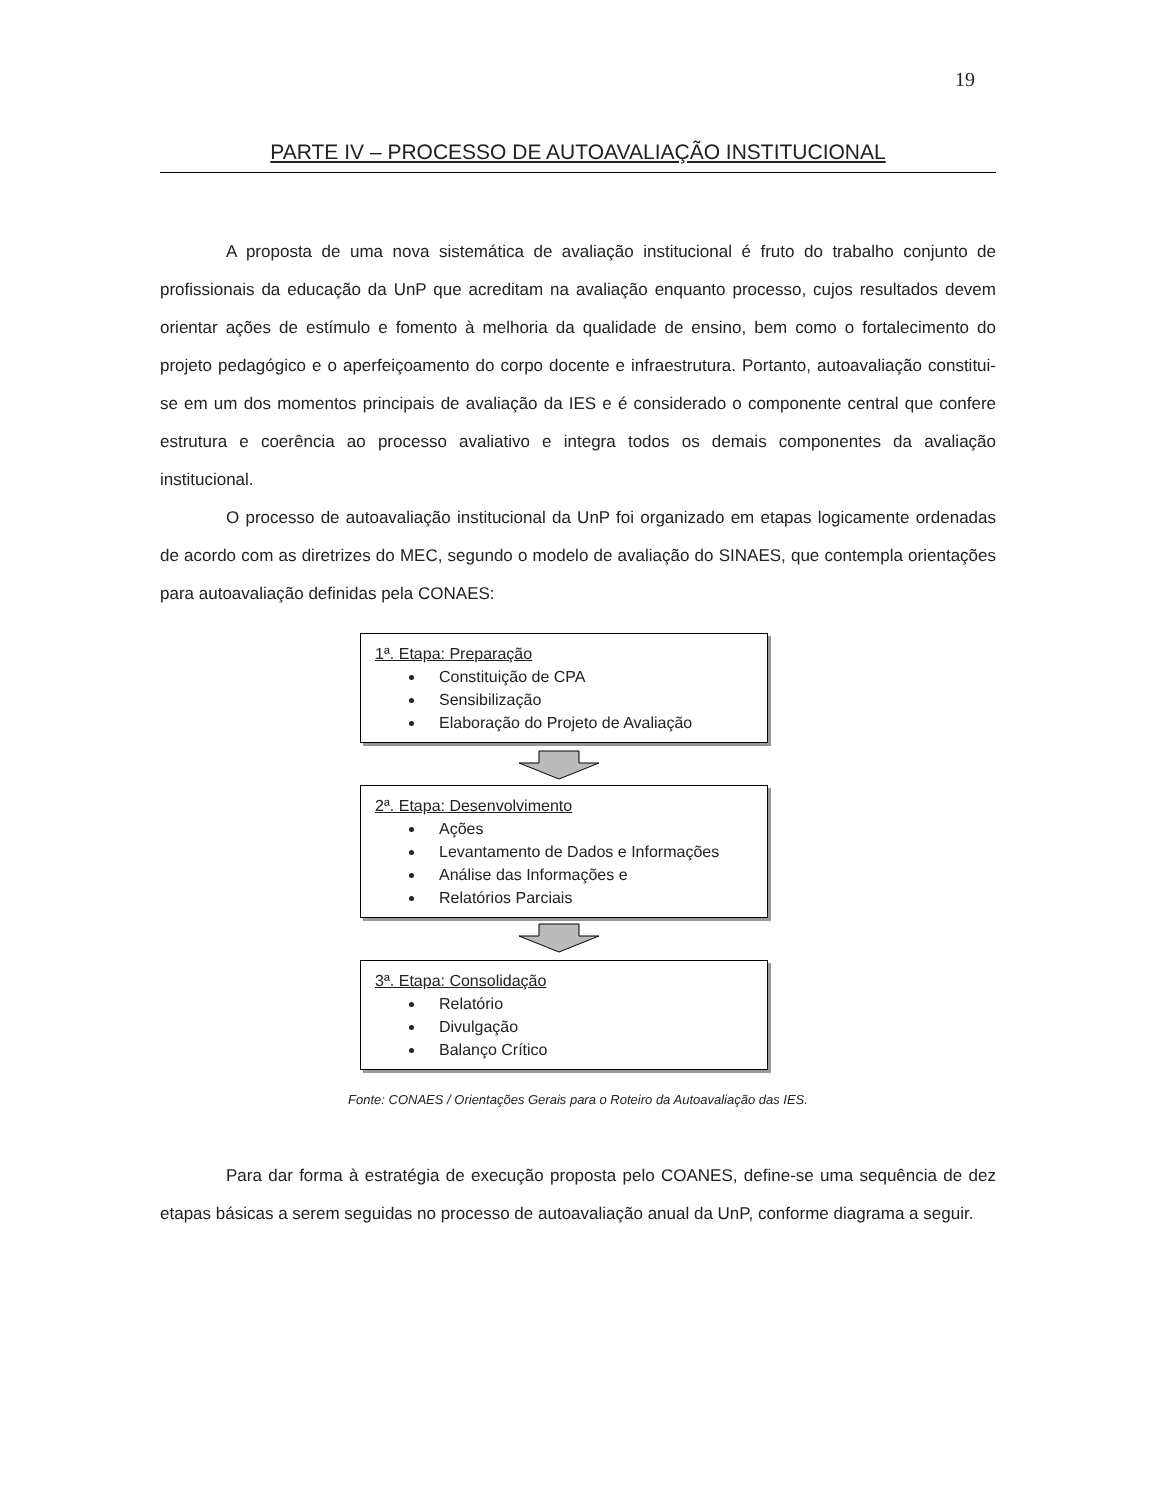19
PARTE IV – PROCESSO DE AUTOAVALIAÇÃO INSTITUCIONAL
A proposta de uma nova sistemática de avaliação institucional é fruto do trabalho conjunto de profissionais da educação da UnP que acreditam na avaliação enquanto processo, cujos resultados devem orientar ações de estímulo e fomento à melhoria da qualidade de ensino, bem como o fortalecimento do projeto pedagógico e o aperfeiçoamento do corpo docente e infraestrutura. Portanto, autoavaliação constitui-se em um dos momentos principais de avaliação da IES e é considerado o componente central que confere estrutura e coerência ao processo avaliativo e integra todos os demais componentes da avaliação institucional.
O processo de autoavaliação institucional da UnP foi organizado em etapas logicamente ordenadas de acordo com as diretrizes do MEC, segundo o modelo de avaliação do SINAES, que contempla orientações para autoavaliação definidas pela CONAES:
1ª. Etapa: Preparação
Constituição de CPA
Sensibilização
Elaboração do Projeto de Avaliação
2ª. Etapa: Desenvolvimento
Ações
Levantamento de Dados e Informações
Análise das Informações e
Relatórios Parciais
3ª. Etapa: Consolidação
Relatório
Divulgação
Balanço Crítico
Fonte: CONAES / Orientações Gerais para o Roteiro da Autoavaliação das IES.
Para dar forma à estratégia de execução proposta pelo COANES, define-se uma sequência de dez etapas básicas a serem seguidas no processo de autoavaliação anual da UnP, conforme diagrama a seguir.